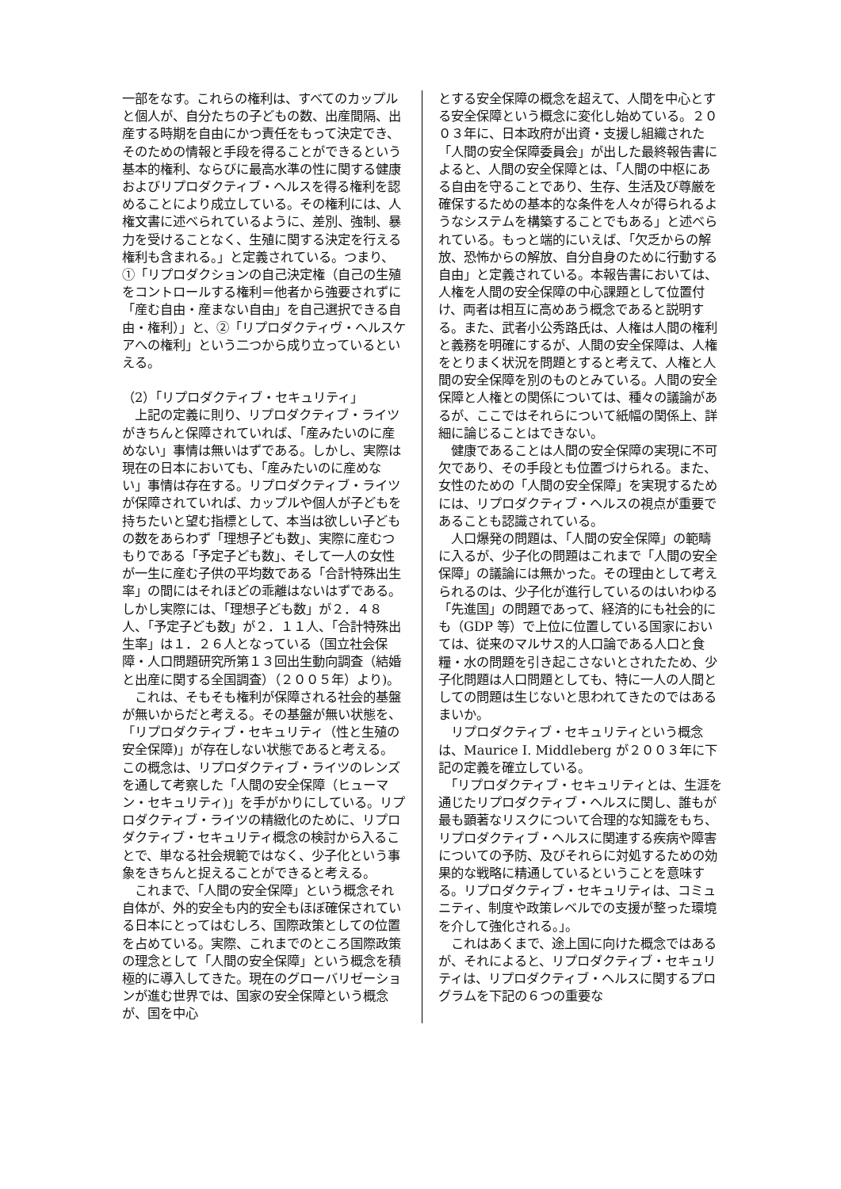一部をなす。これらの権利は、すべてのカップルと個人が、自分たちの子どもの数、出産間隔、出産する時期を自由にかつ責任をもって決定でき、そのための情報と手段を得ることができるという基本的権利、ならびに最高水準の性に関する健康およびリプロダクティブ・ヘルスを得る権利を認めることにより成立している。その権利には、人権文書に述べられているように、差別、強制、暴力を受けることなく、生殖に関する決定を行える権利も含まれる。」と定義されている。つまり、①「リプロダクションの自己決定権（自己の生殖をコントロールする権利＝他者から強要されずに「産む自由・産まない自由」を自己選択できる自由・権利）」と、②「リプロダクティヴ・ヘルスケアへの権利」という二つから成り立っているといえる。
（2）「リプロダクティブ・セキュリティ」
　上記の定義に則り、リプロダクティブ・ライツがきちんと保障されていれば、「産みたいのに産めない」事情は無いはずである。しかし、実際は現在の日本においても、「産みたいのに産めない」事情は存在する。リプロダクティブ・ライツが保障されていれば、カップルや個人が子どもを持ちたいと望む指標として、本当は欲しい子どもの数をあらわず「理想子ども数」、実際に産むつもりである「予定子ども数」、そして一人の女性が一生に産む子供の平均数である「合計特殊出生率」の間にはそれほどの乖離はないはずである。しかし実際には、「理想子ども数」が２．４８人、「予定子ども数」が２．１１人、「合計特殊出生率」は１．２６人となっている（国立社会保障・人口問題研究所第１３回出生動向調査（結婚と出産に関する全国調査）（２００５年）より)。
　これは、そもそも権利が保障される社会的基盤が無いからだと考える。その基盤が無い状態を、「リプロダクティブ・セキュリティ（性と生殖の安全保障)」が存在しない状態であると考える。この概念は、リプロダクティブ・ライツのレンズを通して考察した「人間の安全保障（ヒューマン・セキュリティ)」を手がかりにしている。リプロダクティブ・ライツの精緻化のために、リプロダクティブ・セキュリティ概念の検討から入ることで、単なる社会規範ではなく、少子化という事象をきちんと捉えることができると考える。
　これまで、「人間の安全保障」という概念それ自体が、外的安全も内的安全もほぼ確保されている日本にとってはむしろ、国際政策としての位置を占めている。実際、これまでのところ国際政策の理念として「人間の安全保障」という概念を積極的に導入してきた。現在のグローバリゼーションが進む世界では、国家の安全保障という概念が、国を中心
とする安全保障の概念を超えて、人間を中心とする安全保障という概念に変化し始めている。２００３年に、日本政府が出資・支援し組織された「人間の安全保障委員会」が出した最終報告書によると、人間の安全保障とは、「人間の中枢にある自由を守ることであり、生存、生活及び尊厳を確保するための基本的な条件を人々が得られるようなシステムを構築することでもある」と述べられている。もっと端的にいえば、「欠乏からの解放、恐怖からの解放、自分自身のために行動する自由」と定義されている。本報告書においては、人権を人間の安全保障の中心課題として位置付け、両者は相互に高めあう概念であると説明する。また、武者小公秀路氏は、人権は人間の権利と義務を明確にするが、人間の安全保障は、人権をとりまく状況を問題とすると考えて、人権と人間の安全保障を別のものとみている。人間の安全保障と人権との関係については、種々の議論があるが、ここではそれらについて紙幅の関係上、詳細に論じることはできない。
　健康であることは人間の安全保障の実現に不可欠であり、その手段とも位置づけられる。また、女性のための「人間の安全保障」を実現するためには、リプロダクティブ・ヘルスの視点が重要であることも認識されている。
　人口爆発の問題は、「人間の安全保障」の範疇に入るが、少子化の問題はこれまで「人間の安全保障」の議論には無かった。その理由として考えられるのは、少子化が進行しているのはいわゆる「先進国」の問題であって、経済的にも社会的にも（GDP 等）で上位に位置している国家においては、従来のマルサス的人口論である人口と食糧・水の問題を引き起こさないとされたため、少子化問題は人口問題としても、特に一人の人間としての問題は生じないと思われてきたのではあるまいか。
　リプロダクティブ・セキュリティという概念は、Maurice I. Middleberg が２００３年に下記の定義を確立している。
　「リプロダクティブ・セキュリティとは、生涯を通じたリプロダクティブ・ヘルスに関し、誰もが最も顕著なリスクについて合理的な知識をもち、リプロダクティブ・ヘルスに関連する疾病や障害についての予防、及びそれらに対処するための効果的な戦略に精通しているということを意味する。リプロダクティブ・セキュリティは、コミュニティ、制度や政策レベルでの支援が整った環境を介して強化される。」。
　これはあくまで、途上国に向けた概念ではあるが、それによると、リプロダクティブ・セキュリティは、リプロダクティブ・ヘルスに関するプログラムを下記の６つの重要な